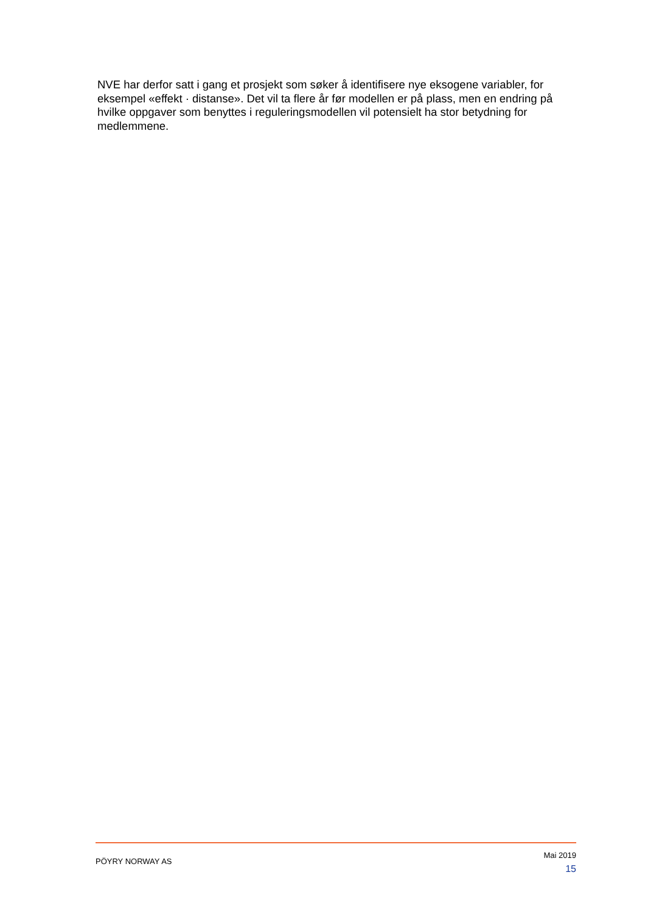NVE har derfor satt i gang et prosjekt som søker å identifisere nye eksogene variabler, for eksempel «effekt · distanse». Det vil ta flere år før modellen er på plass, men en endring på hvilke oppgaver som benyttes i reguleringsmodellen vil potensielt ha stor betydning for medlemmene.
PÖYRY NORWAY AS
Mai 2019
15